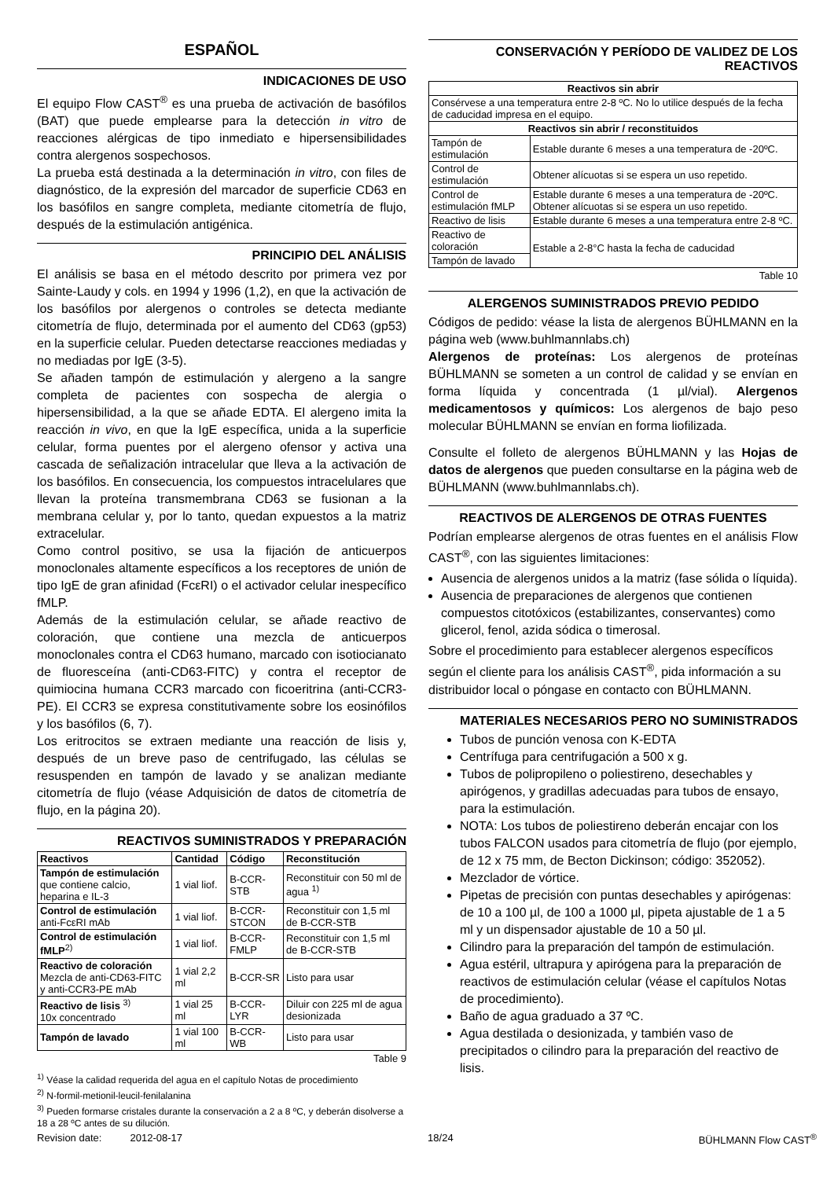ESPAÑOL
INDICACIONES DE USO
El equipo Flow CAST<sup>®</sup> es una prueba de activación de basófilos (BAT) que puede emplearse para la detección in vitro de reacciones alérgicas de tipo inmediato e hipersensibilidades contra alergenos sospechosos.
La prueba está destinada a la determinación in vitro, con files de diagnóstico, de la expresión del marcador de superficie CD63 en los basófilos en sangre completa, mediante citometría de flujo, después de la estimulación antigénica.
PRINCIPIO DEL ANÁLISIS
El análisis se basa en el método descrito por primera vez por Sainte-Laudy y cols. en 1994 y 1996 (1,2), en que la activación de los basófilos por alergenos o controles se detecta mediante citometría de flujo, determinada por el aumento del CD63 (gp53) en la superficie celular. Pueden detectarse reacciones mediadas y no mediadas por IgE (3-5).
Se añaden tampón de estimulación y alergeno a la sangre completa de pacientes con sospecha de alergia o hipersensibilidad, a la que se añade EDTA. El alergeno imita la reacción in vivo, en que la IgE específica, unida a la superficie celular, forma puentes por el alergeno ofensor y activa una cascada de señalización intracelular que lleva a la activación de los basófilos. En consecuencia, los compuestos intracelulares que llevan la proteína transmembrana CD63 se fusionan a la membrana celular y, por lo tanto, quedan expuestos a la matriz extracelular.
Como control positivo, se usa la fijación de anticuerpos monoclonales altamente específicos a los receptores de unión de tipo IgE de gran afinidad (FcεRI) o el activador celular inespecífico fMLP.
Además de la estimulación celular, se añade reactivo de coloración, que contiene una mezcla de anticuerpos monoclonales contra el CD63 humano, marcado con isotiocianato de fluoresceína (anti-CD63-FITC) y contra el receptor de quimiocina humana CCR3 marcado con ficoeritrina (anti-CCR3-PE). El CCR3 se expresa constitutivamente sobre los eosinófilos y los basófilos (6, 7).
Los eritrocitos se extraen mediante una reacción de lisis y, después de un breve paso de centrifugado, las células se resuspenden en tampón de lavado y se analizan mediante citometría de flujo (véase Adquisición de datos de citometría de flujo, en la página 20).
REACTIVOS SUMINISTRADOS Y PREPARACIÓN
| Reactivos | Cantidad | Código | Reconstitución |
| --- | --- | --- | --- |
| Tampón de estimulación que contiene calcio, heparina e IL-3 | 1 vial liof. | B-CCR-STB | Reconstituir con 50 ml de agua <sup>1)</sup> |
| Control de estimulación anti-FcεRI mAb | 1 vial liof. | B-CCR-STCON | Reconstituir con 1,5 ml de B-CCR-STB |
| Control de estimulación fMLP<sup>2)</sup> | 1 vial liof. | B-CCR-FMLP | Reconstituir con 1,5 ml de B-CCR-STB |
| Reactivo de coloración Mezcla de anti-CD63-FITC y anti-CCR3-PE mAb | 1 vial 2,2 ml | B-CCR-SR | Listo para usar |
| Reactivo de lisis <sup>3)</sup> 10x concentrado | 1 vial 25 ml | B-CCR-LYR | Diluir con 225 ml de agua desionizada |
| Tampón de lavado | 1 vial 100 ml | B-CCR-WB | Listo para usar |
Table 9
<sup>1)</sup> Véase la calidad requerida del agua en el capítulo Notas de procedimiento
<sup>2)</sup> N-formil-metionil-leucil-fenilalanina
<sup>3)</sup> Pueden formarse cristales durante la conservación a 2 a 8 ºC, y deberán disolverse a 18 a 28 ºC antes de su dilución.
CONSERVACIÓN Y PERÍODO DE VALIDEZ DE LOS REACTIVOS
| Reactivos sin abrir | |
| --- | --- |
| Consérvese a una temperatura entre 2-8 ºC. No lo utilice después de la fecha de caducidad impresa en el equipo. | |
| Reactivos sin abrir / reconstituidos | |
| Tampón de estimulación | Estable durante 6 meses a una temperatura de -20ºC. |
| Control de estimulación | Obtener alícuotas si se espera un uso repetido. |
| Control de estimulación fMLP | Estable durante 6 meses a una temperatura de -20ºC. Obtener alícuotas si se espera un uso repetido. |
| Reactivo de lisis | Estable durante 6 meses a una temperatura entre 2-8 ºC. |
| Reactivo de coloración | Estable a 2-8°C hasta la fecha de caducidad |
| Tampón de lavado | |
Table 10
ALERGENOS SUMINISTRADOS PREVIO PEDIDO
Códigos de pedido: véase la lista de alergenos BÜHLMANN en la página web (www.buhlmannlabs.ch)
Alergenos de proteínas: Los alergenos de proteínas BÜHLMANN se someten a un control de calidad y se envían en forma líquida y concentrada (1 µl/vial). Alergenos medicamentosos y químicos: Los alergenos de bajo peso molecular BÜHLMANN se envían en forma liofilizada.
Consulte el folleto de alergenos BÜHLMANN y las Hojas de datos de alergenos que pueden consultarse en la página web de BÜHLMANN (www.buhlmannlabs.ch).
REACTIVOS DE ALERGENOS DE OTRAS FUENTES
Podrían emplearse alergenos de otras fuentes en el análisis Flow CAST<sup>®</sup>, con las siguientes limitaciones:
Ausencia de alergenos unidos a la matriz (fase sólida o líquida).
Ausencia de preparaciones de alergenos que contienen compuestos citotóxicos (estabilizantes, conservantes) como glicerol, fenol, azida sódica o timerosal.
Sobre el procedimiento para establecer alergenos específicos según el cliente para los análisis CAST<sup>®</sup>, pida información a su distribuidor local o póngase en contacto con BÜHLMANN.
MATERIALES NECESARIOS PERO NO SUMINISTRADOS
Tubos de punción venosa con K-EDTA
Centrífuga para centrifugación a 500 x g.
Tubos de polipropileno o poliestireno, desechables y apirógenos, y gradillas adecuadas para tubos de ensayo, para la estimulación.
NOTA: Los tubos de poliestireno deberán encajar con los tubos FALCON usados para citometría de flujo (por ejemplo, de 12 x 75 mm, de Becton Dickinson; código: 352052).
Mezclador de vórtice.
Pipetas de precisión con puntas desechables y apirógenas: de 10 a 100 µl, de 100 a 1000 µl, pipeta ajustable de 1 a 5 ml y un dispensador ajustable de 10 a 50 µl.
Cilindro para la preparación del tampón de estimulación.
Agua estéril, ultrapura y apirógena para la preparación de reactivos de estimulación celular (véase el capítulos Notas de procedimiento).
Baño de agua graduado a 37 ºC.
Agua destilada o desionizada, y también vaso de precipitados o cilindro para la preparación del reactivo de lisis.
Revision date: 2012-08-17 18/24 BÜHLMANN Flow CAST<sup>®</sup>